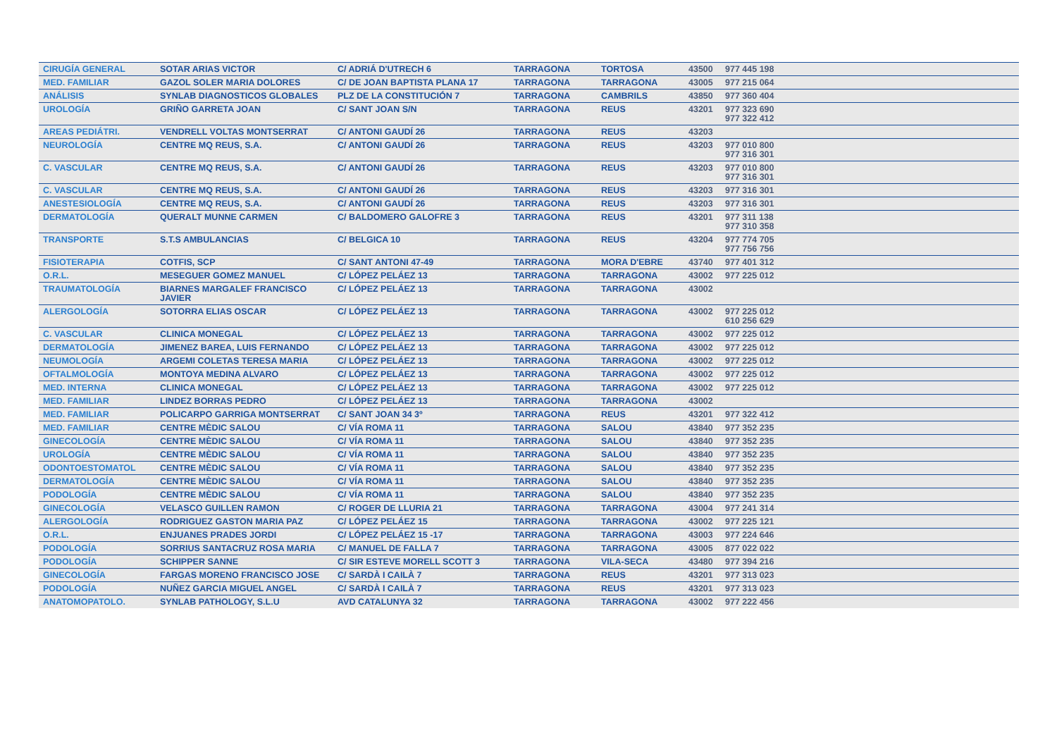| CIRUGÍA GENERAL | SOTAR ARIAS VICTOR | C/ ADRIÁ D'UTRECH 6 | TARRAGONA | TORTOSA | 43500 | 977 445 198 |
| MED. FAMILIAR | GAZOL SOLER MARIA DOLORES | C/ DE JOAN BAPTISTA PLANA 17 | TARRAGONA | TARRAGONA | 43005 | 977 215 064 |
| ANÁLISIS | SYNLAB DIAGNOSTICOS GLOBALES | PLZ DE LA CONSTITUCIÓN 7 | TARRAGONA | CAMBRILS | 43850 | 977 360 404 |
| UROLOGÍA | GRIÑO GARRETA JOAN | C/ SANT JOAN S/N | TARRAGONA | REUS | 43201 | 977 323 690 977 322 412 |
| AREAS PEDIÁTRI. | VENDRELL VOLTAS MONTSERRAT | C/ ANTONI GAUDÍ 26 | TARRAGONA | REUS | 43203 | |
| NEUROLOGÍA | CENTRE MQ REUS, S.A. | C/ ANTONI GAUDÍ 26 | TARRAGONA | REUS | 43203 | 977 010 800 977 316 301 |
| C. VASCULAR | CENTRE MQ REUS, S.A. | C/ ANTONI GAUDÍ 26 | TARRAGONA | REUS | 43203 | 977 010 800 977 316 301 |
| C. VASCULAR | CENTRE MQ REUS, S.A. | C/ ANTONI GAUDÍ 26 | TARRAGONA | REUS | 43203 | 977 316 301 |
| ANESTESIOLOGÍA | CENTRE MQ REUS, S.A. | C/ ANTONI GAUDÍ 26 | TARRAGONA | REUS | 43203 | 977 316 301 |
| DERMATOLOGÍA | QUERALT MUNNE CARMEN | C/ BALDOMERO GALOFRE 3 | TARRAGONA | REUS | 43201 | 977 311 138 977 310 358 |
| TRANSPORTE | S.T.S AMBULANCIAS | C/ BELGICA 10 | TARRAGONA | REUS | 43204 | 977 774 705 977 756 756 |
| FISIOTERAPIA | COTFIS, SCP | C/ SANT ANTONI 47-49 | TARRAGONA | MORA D'EBRE | 43740 | 977 401 312 |
| O.R.L. | MESEGUER GOMEZ MANUEL | C/ LÓPEZ PELÁEZ 13 | TARRAGONA | TARRAGONA | 43002 | 977 225 012 |
| TRAUMATOLOGÍA | BIARNES MARGALEF FRANCISCO JAVIER | C/ LÓPEZ PELÁEZ 13 | TARRAGONA | TARRAGONA | 43002 | |
| ALERGOLOGÍA | SOTORRA ELIAS OSCAR | C/ LÓPEZ PELÁEZ 13 | TARRAGONA | TARRAGONA | 43002 | 977 225 012 610 256 629 |
| C. VASCULAR | CLINICA MONEGAL | C/ LÓPEZ PELÁEZ 13 | TARRAGONA | TARRAGONA | 43002 | 977 225 012 |
| DERMATOLOGÍA | JIMENEZ BAREA, LUIS FERNANDO | C/ LÓPEZ PELÁEZ 13 | TARRAGONA | TARRAGONA | 43002 | 977 225 012 |
| NEUMOLOGÍA | ARGEMI COLETAS TERESA MARIA | C/ LÓPEZ PELÁEZ 13 | TARRAGONA | TARRAGONA | 43002 | 977 225 012 |
| OFTALMOLOGÍA | MONTOYA MEDINA ALVARO | C/ LÓPEZ PELÁEZ 13 | TARRAGONA | TARRAGONA | 43002 | 977 225 012 |
| MED. INTERNA | CLINICA MONEGAL | C/ LÓPEZ PELÁEZ 13 | TARRAGONA | TARRAGONA | 43002 | 977 225 012 |
| MED. FAMILIAR | LINDEZ BORRAS PEDRO | C/ LÓPEZ PELÁEZ 13 | TARRAGONA | TARRAGONA | 43002 | |
| MED. FAMILIAR | POLICARPO GARRIGA MONTSERRAT | C/ SANT JOAN 34 3º | TARRAGONA | REUS | 43201 | 977 322 412 |
| MED. FAMILIAR | CENTRE MÈDIC SALOU | C/ VÍA ROMA 11 | TARRAGONA | SALOU | 43840 | 977 352 235 |
| GINECOLOGÍA | CENTRE MÈDIC SALOU | C/ VÍA ROMA 11 | TARRAGONA | SALOU | 43840 | 977 352 235 |
| UROLOGÍA | CENTRE MÈDIC SALOU | C/ VÍA ROMA 11 | TARRAGONA | SALOU | 43840 | 977 352 235 |
| ODONTOESTOMATOL | CENTRE MÈDIC SALOU | C/ VÍA ROMA 11 | TARRAGONA | SALOU | 43840 | 977 352 235 |
| DERMATOLOGÍA | CENTRE MÈDIC SALOU | C/ VÍA ROMA 11 | TARRAGONA | SALOU | 43840 | 977 352 235 |
| PODOLOGÍA | CENTRE MÈDIC SALOU | C/ VÍA ROMA 11 | TARRAGONA | SALOU | 43840 | 977 352 235 |
| GINECOLOGÍA | VELASCO GUILLEN RAMON | C/ ROGER DE LLURIA 21 | TARRAGONA | TARRAGONA | 43004 | 977 241 314 |
| ALERGOLOGÍA | RODRIGUEZ GASTON MARIA PAZ | C/ LÓPEZ PELÁEZ 15 | TARRAGONA | TARRAGONA | 43002 | 977 225 121 |
| O.R.L. | ENJUANES PRADES JORDI | C/ LÓPEZ PELÁEZ 15 -17 | TARRAGONA | TARRAGONA | 43003 | 977 224 646 |
| PODOLOGÍA | SORRIUS SANTACRUZ ROSA MARIA | C/ MANUEL DE FALLA 7 | TARRAGONA | TARRAGONA | 43005 | 877 022 022 |
| PODOLOGÍA | SCHIPPER SANNE | C/ SIR ESTEVE MORELL SCOTT 3 | TARRAGONA | VILA-SECA | 43480 | 977 394 216 |
| GINECOLOGÍA | FARGAS MORENO FRANCISCO JOSE | C/ SARDÀ I CAILÀ 7 | TARRAGONA | REUS | 43201 | 977 313 023 |
| PODOLOGÍA | NUÑEZ GARCIA MIGUEL ANGEL | C/ SARDÀ I CAILÀ 7 | TARRAGONA | REUS | 43201 | 977 313 023 |
| ANATOMOPATOLO. | SYNLAB PATHOLOGY, S.L.U | AVD CATALUNYA 32 | TARRAGONA | TARRAGONA | 43002 | 977 222 456 |